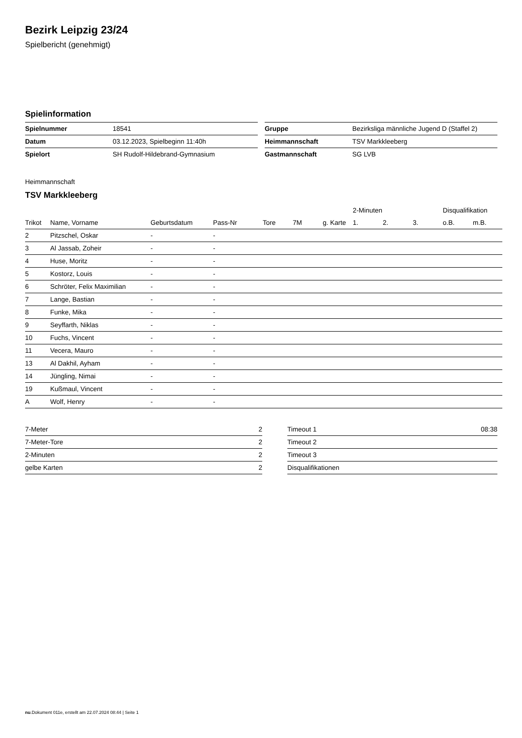Bezirk Leipzig 23/24
Spielbericht (genehmigt)
Spielinformation
| Spielnummer | 18541 |
| Datum | 03.12.2023, Spielbeginn 11:40h |
| Spielort | SH Rudolf-Hildebrand-Gymnasium |
| Gruppe | Bezirksliga männliche Jugend D (Staffel 2) |
| Heimmannschaft | TSV Markkleeberg |
| Gastmannschaft | SG LVB |
Heimmannschaft
TSV Markkleeberg
| | | | | | | | 2-Minuten | | | Disqualifikation | |
| --- | --- | --- | --- | --- | --- | --- | --- | --- | --- | --- | --- |
| Trikot | Name, Vorname | Geburtsdatum | Pass-Nr | Tore | 7M | g. Karte | 1. | 2. | 3. | o.B. | m.B. |
| 2 | Pitzschel, Oskar | - | - | | | | | | | | |
| 3 | Al Jassab, Zoheir | - | - | | | | | | | | |
| 4 | Huse, Moritz | - | - | | | | | | | | |
| 5 | Kostorz, Louis | - | - | | | | | | | | |
| 6 | Schröter, Felix Maximilian | - | - | | | | | | | | |
| 7 | Lange, Bastian | - | - | | | | | | | | |
| 8 | Funke, Mika | - | - | | | | | | | | |
| 9 | Seyffarth, Niklas | - | - | | | | | | | | |
| 10 | Fuchs, Vincent | - | - | | | | | | | | |
| 11 | Vecera, Mauro | - | - | | | | | | | | |
| 13 | Al Dakhil, Ayham | - | - | | | | | | | | |
| 14 | Jüngling, Nimai | - | - | | | | | | | | |
| 19 | Kußmaul, Vincent | - | - | | | | | | | | |
| A | Wolf, Henry | - | - | | | | | | | | |
| 7-Meter | 2 |
| 7-Meter-Tore | 2 |
| 2-Minuten | 2 |
| gelbe Karten | 2 |
| Timeout 1 | 08:38 |
| Timeout 2 | |
| Timeout 3 | |
| Disqualifikationen | |
nu.Dokument 011e, erstellt am 22.07.2024 08:44 | Seite 1